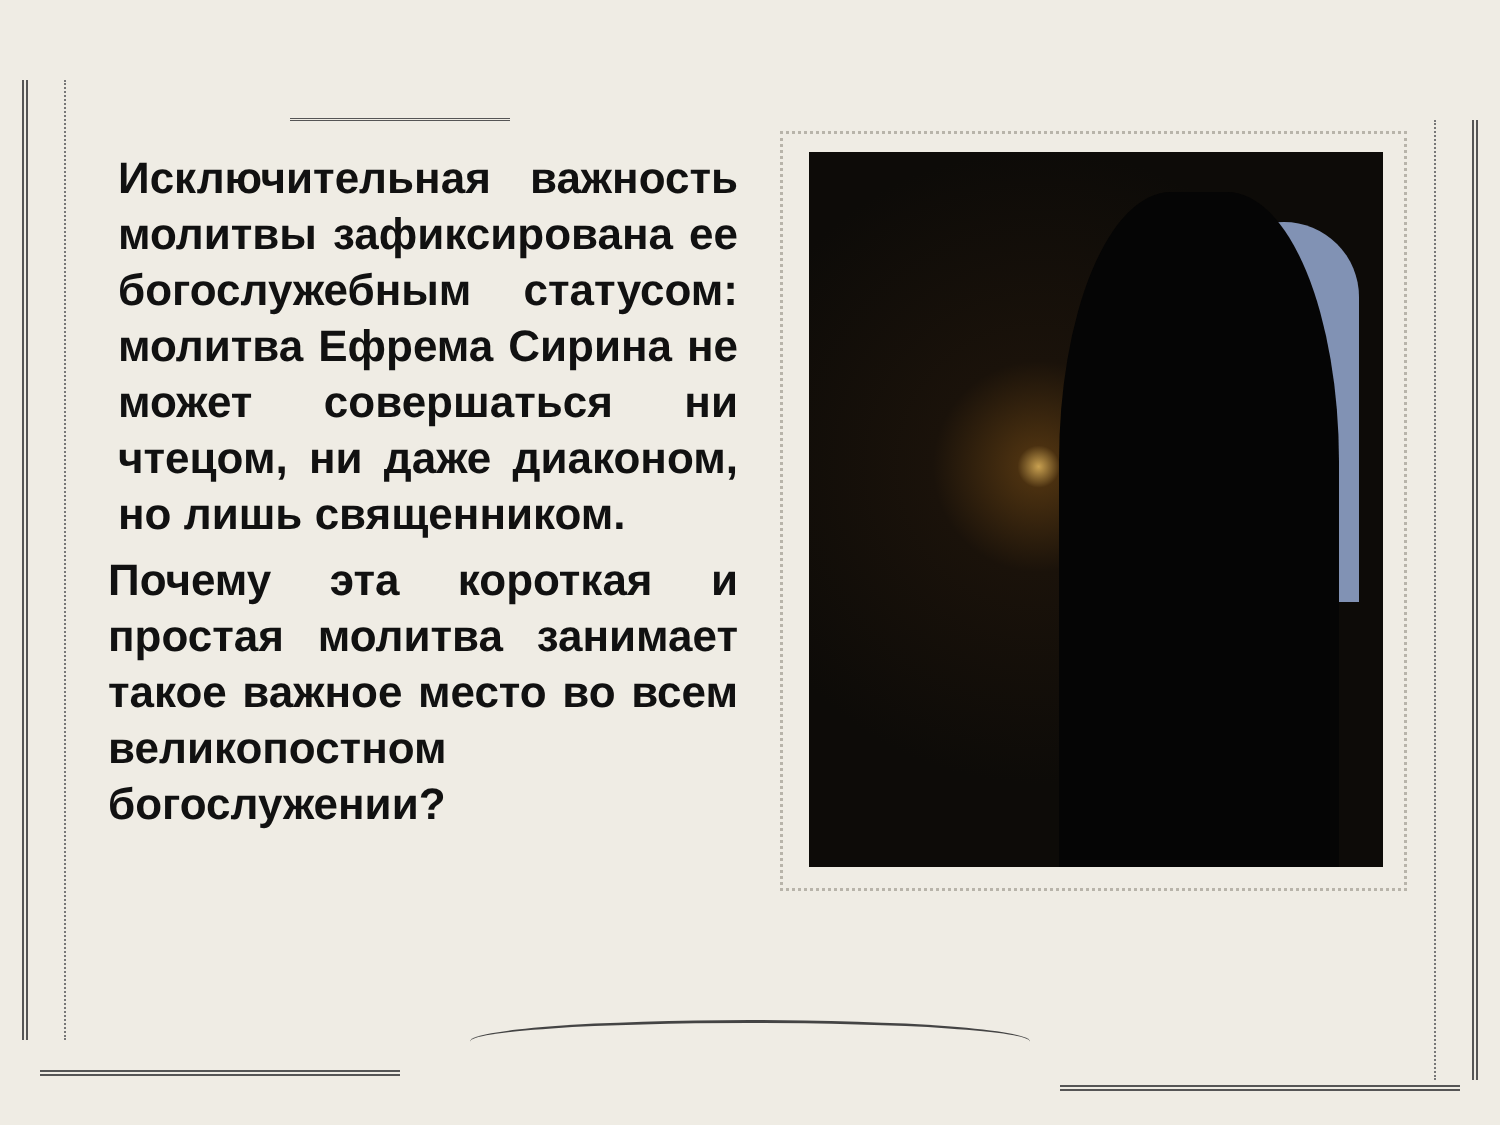Исключительная важность молитвы зафиксирована ее богослужебным статусом: молитва Ефрема Сирина не может совершаться ни чтецом, ни даже диаконом, но лишь священником.
Почему эта короткая и простая молитва занимает такое важное место во всем великопостном богослужении?